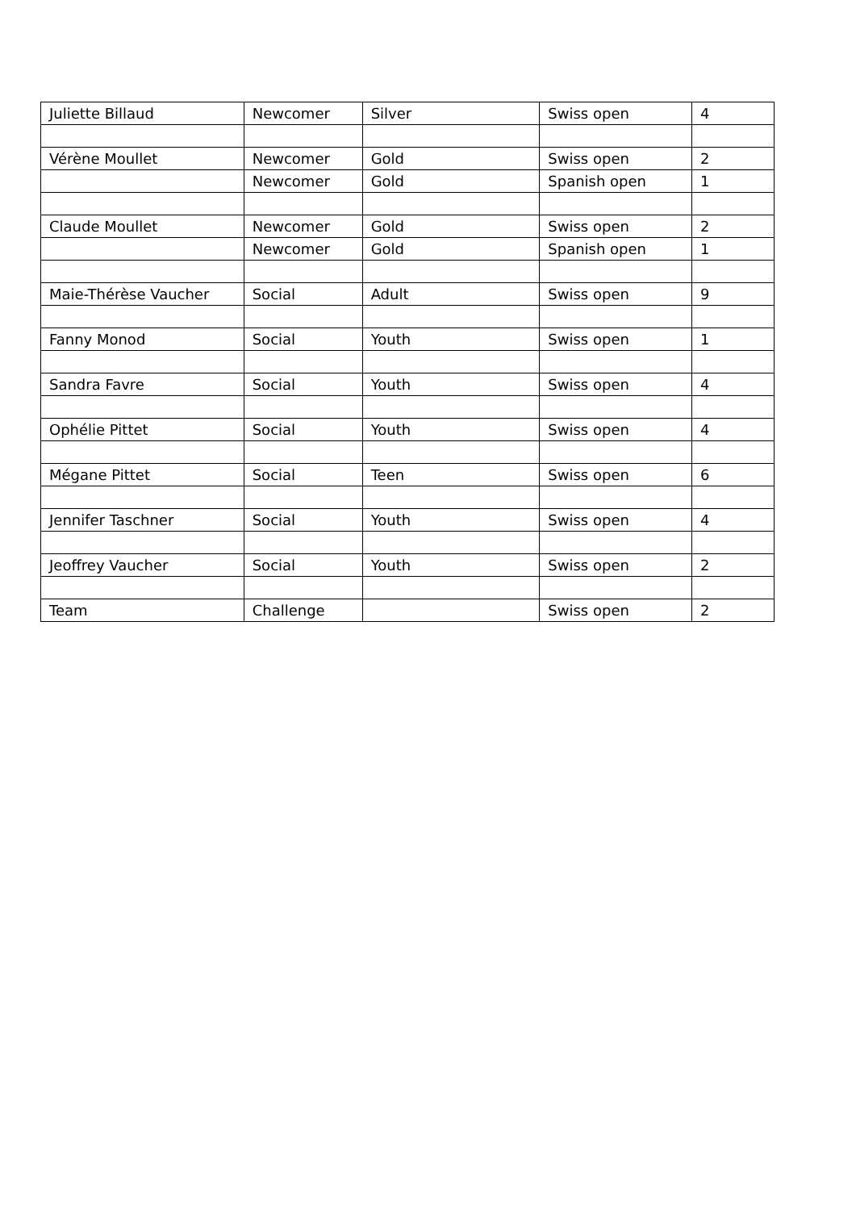| Juliette Billaud | Newcomer | Silver | Swiss open | 4 |
| Vérène Moullet | Newcomer | Gold | Swiss open | 2 |
| | Newcomer | Gold | Spanish open | 1 |
| Claude Moullet | Newcomer | Gold | Swiss open | 2 |
| | Newcomer | Gold | Spanish open | 1 |
| Maie-Thérèse Vaucher | Social | Adult | Swiss open | 9 |
| Fanny Monod | Social | Youth | Swiss open | 1 |
| Sandra Favre | Social | Youth | Swiss open | 4 |
| Ophélie Pittet | Social | Youth | Swiss open | 4 |
| Mégane Pittet | Social | Teen | Swiss open | 6 |
| Jennifer Taschner | Social | Youth | Swiss open | 4 |
| Jeoffrey Vaucher | Social | Youth | Swiss open | 2 |
| Team | Challenge | | Swiss open | 2 |